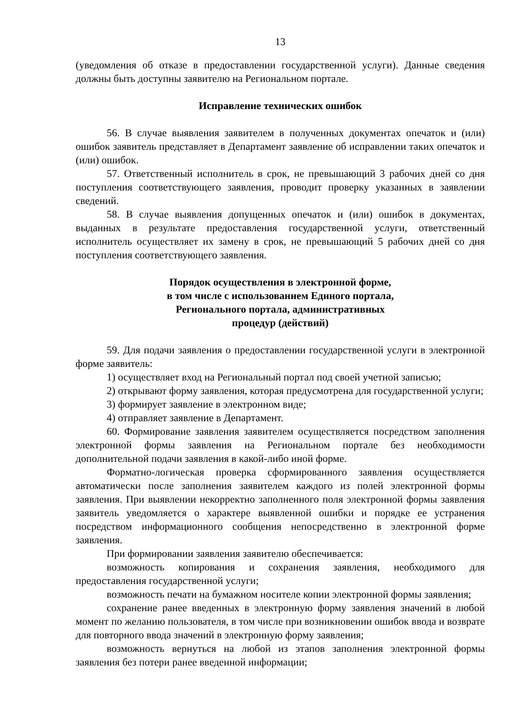13
(уведомления об отказе в предоставлении государственной услуги). Данные сведения должны быть доступны заявителю на Региональном портале.
Исправление технических ошибок
56. В случае выявления заявителем в полученных документах опечаток и (или) ошибок заявитель представляет в Департамент заявление об исправлении таких опечаток и (или) ошибок.
57. Ответственный исполнитель в срок, не превышающий 3 рабочих дней со дня поступления соответствующего заявления, проводит проверку указанных в заявлении сведений.
58. В случае выявления допущенных опечаток и (или) ошибок в документах, выданных в результате предоставления государственной услуги, ответственный исполнитель осуществляет их замену в срок, не превышающий 5 рабочих дней со дня поступления соответствующего заявления.
Порядок осуществления в электронной форме,
в том числе с использованием Единого портала,
Регионального портала, административных
процедур (действий)
59. Для подачи заявления о предоставлении государственной услуги в электронной форме заявитель:
1) осуществляет вход на Региональный портал под своей учетной записью;
2) открывают форму заявления, которая предусмотрена для государственной услуги;
3) формирует заявление в электронном виде;
4) отправляет заявление в Департамент.
60. Формирование заявления заявителем осуществляется посредством заполнения электронной формы заявления на Региональном портале без необходимости дополнительной подачи заявления в какой-либо иной форме.
Форматно-логическая проверка сформированного заявления осуществляется автоматически после заполнения заявителем каждого из полей электронной формы заявления. При выявлении некорректно заполненного поля электронной формы заявления заявитель уведомляется о характере выявленной ошибки и порядке ее устранения посредством информационного сообщения непосредственно в электронной форме заявления.
При формировании заявления заявителю обеспечивается:
возможность копирования и сохранения заявления, необходимого для предоставления государственной услуги;
возможность печати на бумажном носителе копии электронной формы заявления;
сохранение ранее введенных в электронную форму заявления значений в любой момент по желанию пользователя, в том числе при возникновении ошибок ввода и возврате для повторного ввода значений в электронную форму заявления;
возможность вернуться на любой из этапов заполнения электронной формы заявления без потери ранее введенной информации;